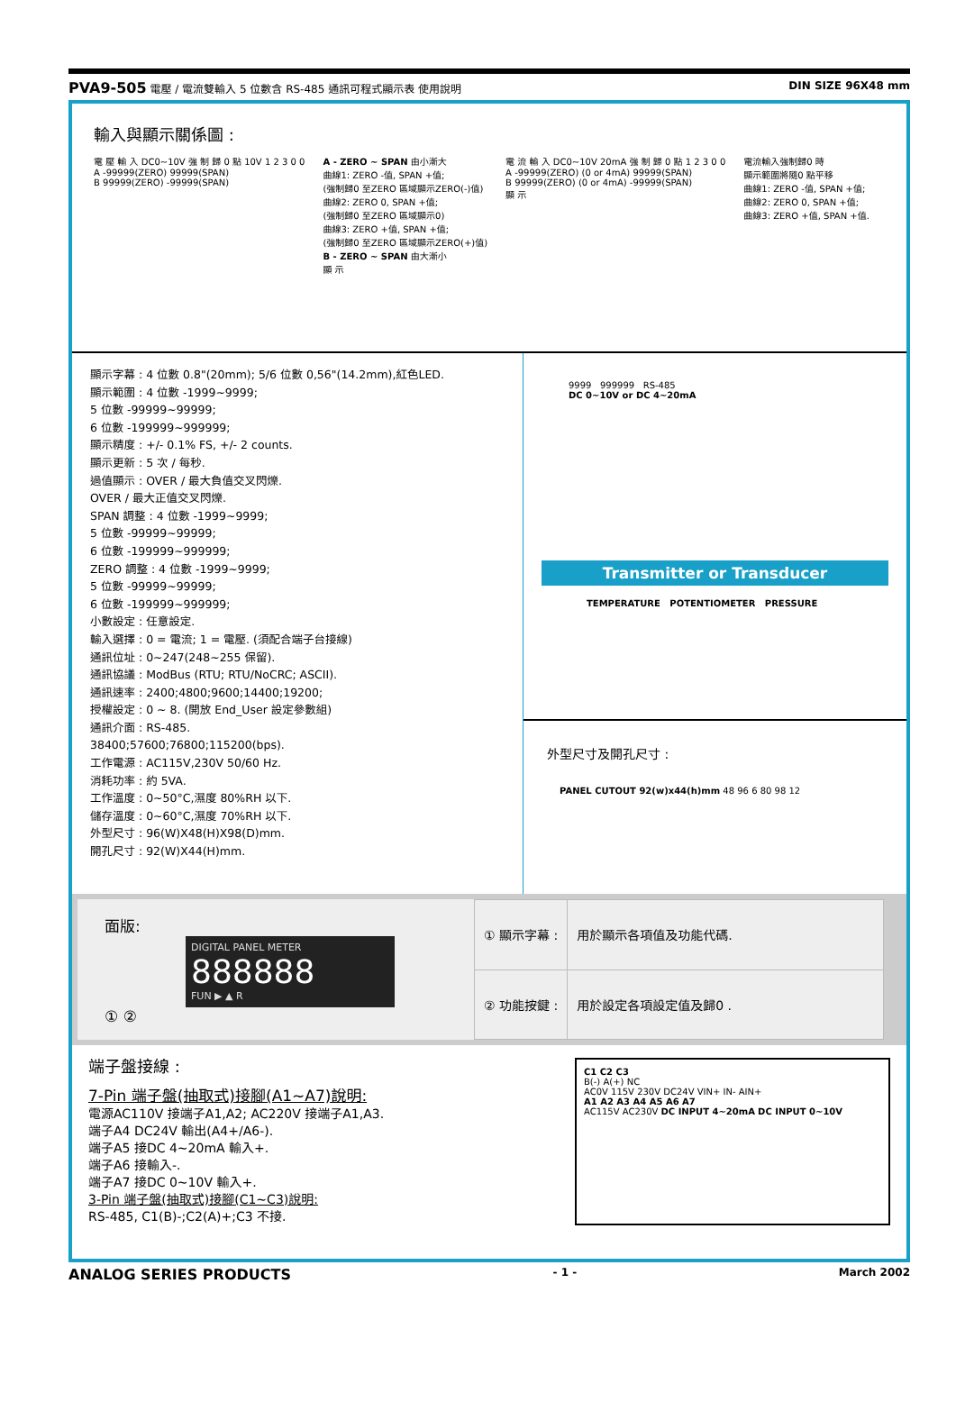PVA9-505 電壓 / 電流雙輸入 5 位數含 RS-485 通訊可程式顯示表 使用說明 DIN SIZE 96X48 mm
輸入與顯示關係圖 :
電 壓 輸 入 DC0~10V 強 制 歸 0 點 10V 1 2 3 0 0
A -99999(ZERO) 99999(SPAN)
B 99999(ZERO) -99999(SPAN)
A - ZERO ~ SPAN 由小漸大
曲線1: ZERO -值, SPAN +值;
(強制歸0 至ZERO 區域顯示ZERO(-)值)
曲線2: ZERO 0, SPAN +值;
(強制歸0 至ZERO 區域顯示0)
曲線3: ZERO +值, SPAN +值;
(強制歸0 至ZERO 區域顯示ZERO(+)值)
B - ZERO ~ SPAN 由大漸小
顯 示
電 流 輸 入 DC0~10V 20mA 強 制 歸 0 點 1 2 3 0 0
A -99999(ZERO) (0 or 4mA) 99999(SPAN)
B 99999(ZERO) (0 or 4mA) -99999(SPAN)
顯 示
電流輸入強制歸0 時
顯示範圍將隨0 點平移
曲線1: ZERO -值, SPAN +值;
曲線2: ZERO 0, SPAN +值;
曲線3: ZERO +值, SPAN +值.
顯示字幕 : 4 位數 0.8"(20mm); 5/6 位數 0,56"(14.2mm),紅色LED.
顯示範圍 : 4 位數 -1999~9999;
5 位數 -99999~99999;
6 位數 -199999~999999;
顯示精度 : +/- 0.1% FS, +/- 2 counts.
顯示更新 : 5 次 / 每秒.
過值顯示 : OVER / 最大負值交叉閃爍.
OVER / 最大正值交叉閃爍.
SPAN 調整 : 4 位數 -1999~9999;
5 位數 -99999~99999;
6 位數 -199999~999999;
ZERO 調整 : 4 位數 -1999~9999;
5 位數 -99999~99999;
6 位數 -199999~999999;
小數設定 : 任意設定.
輸入選擇 : 0 = 電流; 1 = 電壓. (須配合端子台接線)
通訊位址 : 0~247(248~255 保留).
通訊協議 : ModBus (RTU; RTU/NoCRC; ASCII).
通訊速率 : 2400;4800;9600;14400;19200;
授權設定 : 0 ~ 8. (開放 End_User 設定參數組)
通訊介面 : RS-485.
38400;57600;76800;115200(bps).
工作電源 : AC115V,230V 50/60 Hz.
消耗功率 : 約 5VA.
工作溫度 : 0~50°C,濕度 80%RH 以下.
儲存溫度 : 0~60°C,濕度 70%RH 以下.
外型尺寸 : 96(W)X48(H)X98(D)mm.
開孔尺寸 : 92(W)X44(H)mm.
9999 999999 RS-485
DC 0~10V or DC 4~20mA
Transmitter or Transducer
TEMPERATURE POTENTIOMETER PRESSURE
外型尺寸及開孔尺寸 :
PANEL CUTOUT 92(w)x44(h)mm 48 96 6 80 98 12
面版:
DIGITAL PANEL METER
888888
FUN ▶ ▲ R
① ②
| ① 顯示字幕 : | 用於顯示各項值及功能代碼. |
| ② 功能按鍵 : | 用於設定各項設定值及歸0 . |
端子盤接線 :
7-Pin 端子盤(抽取式)接腳(A1~A7)說明:
電源AC110V 接端子A1,A2; AC220V 接端子A1,A3.
端子A4 DC24V 輸出(A4+/A6-).
端子A5 接DC 4~20mA 輸入+.
端子A6 接輸入-.
端子A7 接DC 0~10V 輸入+.
3-Pin 端子盤(抽取式)接腳(C1~C3)說明:
RS-485, C1(B)-;C2(A)+;C3 不接.
C1 C2 C3
B(-) A(+) NC
AC0V 115V 230V DC24V VIN+ IN- AIN+
A1 A2 A3 A4 A5 A6 A7
AC115V AC230V DC INPUT 4~20mA DC INPUT 0~10V
ANALOG SERIES PRODUCTS - 1 - March 2002